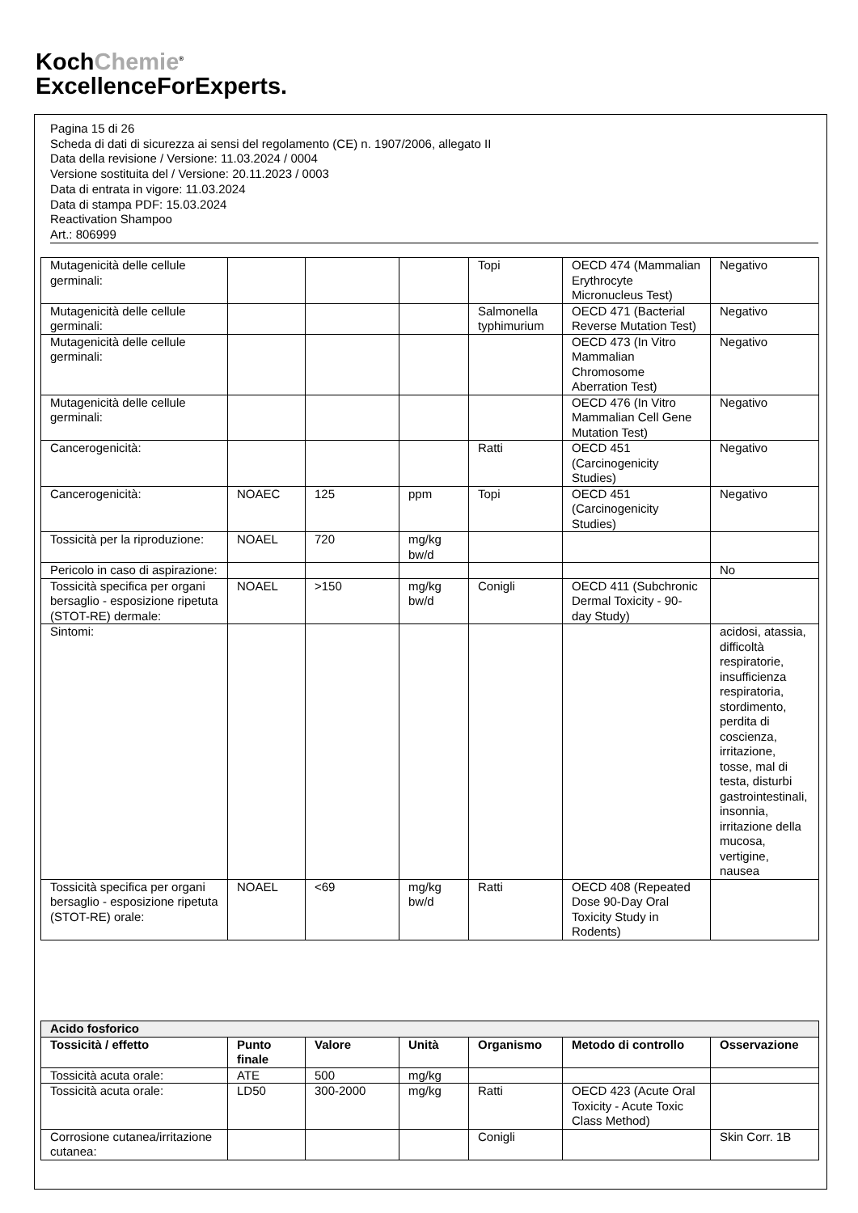KochChemie<sup>®</sup>
ExcellenceForExperts.
Pagina 15 di 26
Scheda di dati di sicurezza ai sensi del regolamento (CE) n. 1907/2006, allegato II
Data della revisione / Versione: 11.03.2024 / 0004
Versione sostituita del / Versione: 20.11.2023 / 0003
Data di entrata in vigore: 11.03.2024
Data di stampa PDF: 15.03.2024
Reactivation Shampoo
Art.: 806999
| Mutagenicità delle cellule germinali: | | | | Topi | OECD 474 (Mammalian Erythrocyte Micronucleus Test) | Negativo |
| Mutagenicità delle cellule germinali: | | | | Salmonella typhimurium | OECD 471 (Bacterial Reverse Mutation Test) | Negativo |
| Mutagenicità delle cellule germinali: | | | | | OECD 473 (In Vitro Mammalian Chromosome Aberration Test) | Negativo |
| Mutagenicità delle cellule germinali: | | | | | OECD 476 (In Vitro Mammalian Cell Gene Mutation Test) | Negativo |
| Cancerogenicità: | | | | Ratti | OECD 451 (Carcinogenicity Studies) | Negativo |
| Cancerogenicità: | NOAEC | 125 | ppm | Topi | OECD 451 (Carcinogenicity Studies) | Negativo |
| Tossicità per la riproduzione: | NOAEL | 720 | mg/kg bw/d | | | |
| Pericolo in caso di aspirazione: | | | | | | No |
| Tossicità specifica per organi bersaglio - esposizione ripetuta (STOT-RE) dermale: | NOAEL | >150 | mg/kg bw/d | Conigli | OECD 411 (Subchronic Dermal Toxicity - 90-day Study) | |
| Sintomi: | | | | | | acidosi, atassia, difficoltà respiratorie, insufficienza respiratoria, stordimento, perdita di coscienza, irritazione, tosse, mal di testa, disturbi gastrointestinali, insonnia, irritazione della mucosa, vertigine, nausea |
| Tossicità specifica per organi bersaglio - esposizione ripetuta (STOT-RE) orale: | NOAEL | <69 | mg/kg bw/d | Ratti | OECD 408 (Repeated Dose 90-Day Oral Toxicity Study in Rodents) | |
| Acido fosforico | | | | | | |
| --- | --- | --- | --- | --- | --- | --- |
| Tossicità / effetto | Punto finale | Valore | Unità | Organismo | Metodo di controllo | Osservazione |
| Tossicità acuta orale: | ATE | 500 | mg/kg | | | |
| Tossicità acuta orale: | LD50 | 300-2000 | mg/kg | Ratti | OECD 423 (Acute Oral Toxicity - Acute Toxic Class Method) | |
| Corrosione cutanea/irritazione cutanea: | | | | Conigli | | Skin Corr. 1B |